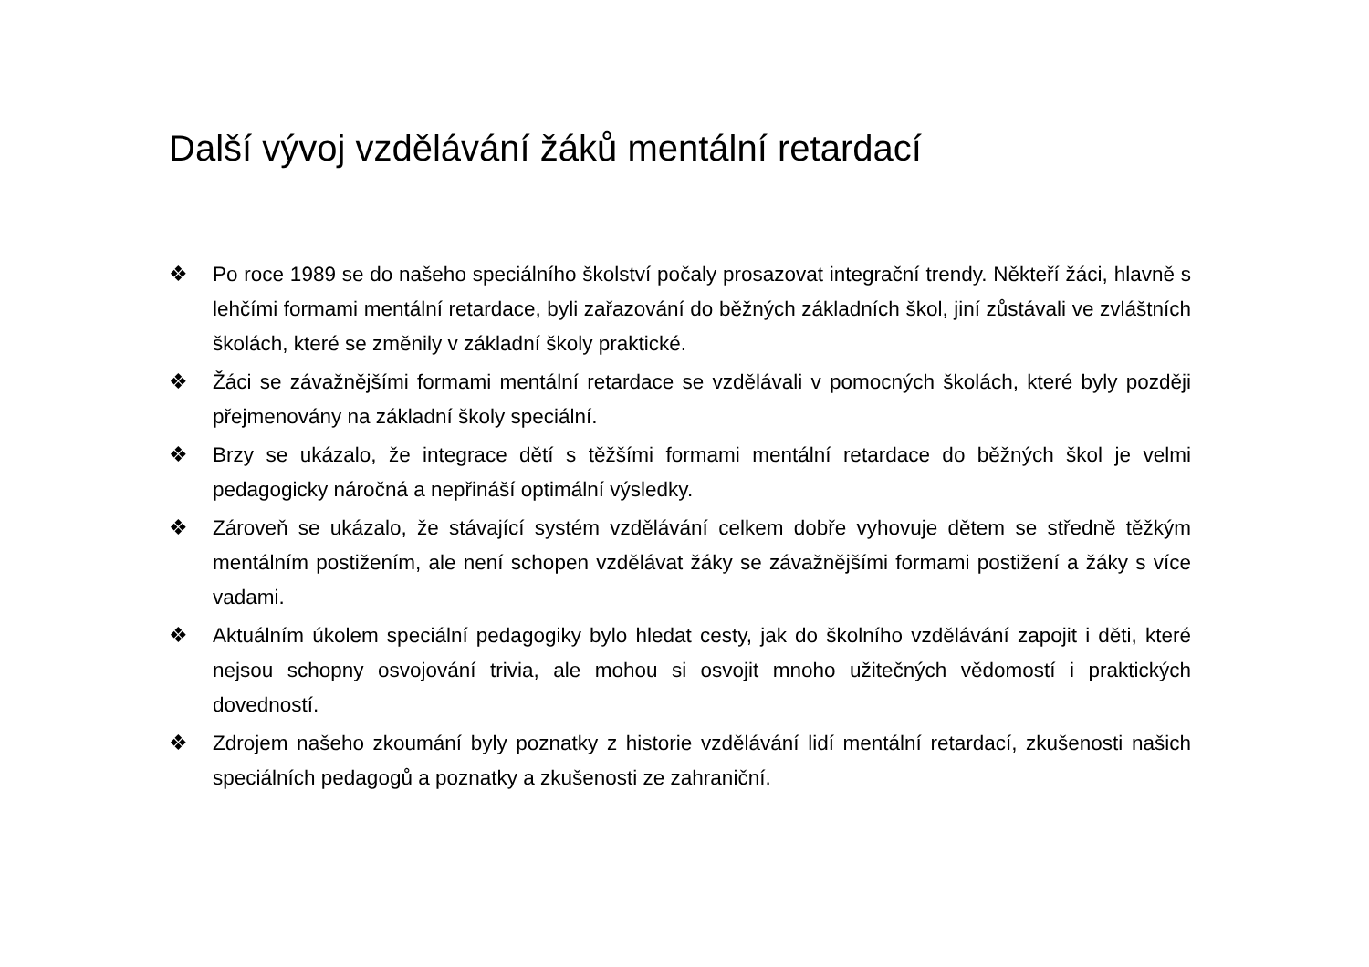Další vývoj vzdělávání žáků mentální retardací
❖ Po roce 1989 se do našeho speciálního školství počaly prosazovat integrační trendy. Někteří žáci, hlavně s lehčími formami mentální retardace, byli zařazování do běžných základních škol, jiní zůstávali ve zvláštních školách, které se změnily v základní školy praktické.
❖ Žáci se závažnějšími formami mentální retardace se vzdělávali v pomocných školách, které byly později přejmenovány na základní školy speciální.
❖ Brzy se ukázalo, že integrace dětí s těžšími formami mentální retardace do běžných škol je velmi pedagogicky náročná a nepřináší optimální výsledky.
❖ Zároveň se ukázalo, že stávající systém vzdělávání celkem dobře vyhovuje dětem se středně těžkým mentálním postižením, ale není schopen vzdělávat žáky se závažnějšími formami postižení a žáky s více vadami.
❖ Aktuálním úkolem speciální pedagogiky bylo hledat cesty, jak do školního vzdělávání zapojit i děti, které nejsou schopny osvojování trivia, ale mohou si osvojit mnoho užitečných vědomostí i praktických dovedností.
❖ Zdrojem našeho zkoumání byly poznatky z historie vzdělávání lidí mentální retardací, zkušenosti našich speciálních pedagogů a poznatky a zkušenosti ze zahraniční.